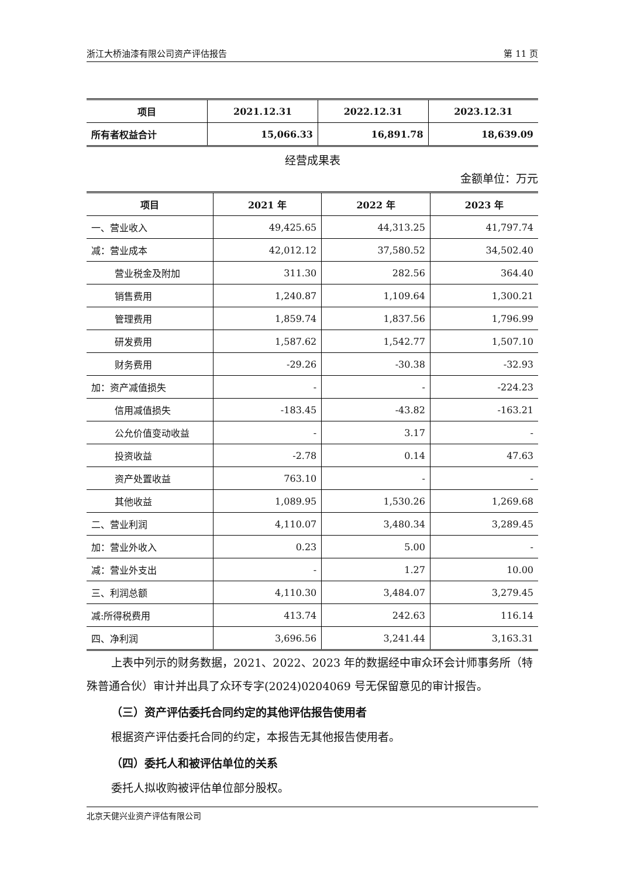浙江大桥油漆有限公司资产评估报告 第 11 页
| 项目 | 2021.12.31 | 2022.12.31 | 2023.12.31 |
| --- | --- | --- | --- |
| 所有者权益合计 | 15,066.33 | 16,891.78 | 18,639.09 |
经营成果表
金额单位：万元
| 项目 | 2021 年 | 2022 年 | 2023 年 |
| --- | --- | --- | --- |
| 一、营业收入 | 49,425.65 | 44,313.25 | 41,797.74 |
| 减：营业成本 | 42,012.12 | 37,580.52 | 34,502.40 |
| 营业税金及附加 | 311.30 | 282.56 | 364.40 |
| 销售费用 | 1,240.87 | 1,109.64 | 1,300.21 |
| 管理费用 | 1,859.74 | 1,837.56 | 1,796.99 |
| 研发费用 | 1,587.62 | 1,542.77 | 1,507.10 |
| 财务费用 | -29.26 | -30.38 | -32.93 |
| 加：资产减值损失 | - | - | -224.23 |
| 信用减值损失 | -183.45 | -43.82 | -163.21 |
| 公允价值变动收益 | - | 3.17 | - |
| 投资收益 | -2.78 | 0.14 | 47.63 |
| 资产处置收益 | 763.10 | - | - |
| 其他收益 | 1,089.95 | 1,530.26 | 1,269.68 |
| 二、营业利润 | 4,110.07 | 3,480.34 | 3,289.45 |
| 加：营业外收入 | 0.23 | 5.00 | - |
| 减：营业外支出 | - | 1.27 | 10.00 |
| 三、利润总额 | 4,110.30 | 3,484.07 | 3,279.45 |
| 减:所得税费用 | 413.74 | 242.63 | 116.14 |
| 四、净利润 | 3,696.56 | 3,241.44 | 3,163.31 |
上表中列示的财务数据，2021、2022、2023 年的数据经中审众环会计师事务所（特殊普通合伙）审计并出具了众环专字(2024)0204069 号无保留意见的审计报告。
（三）资产评估委托合同约定的其他评估报告使用者
根据资产评估委托合同的约定，本报告无其他报告使用者。
（四）委托人和被评估单位的关系
委托人拟收购被评估单位部分股权。
北京天健兴业资产评估有限公司